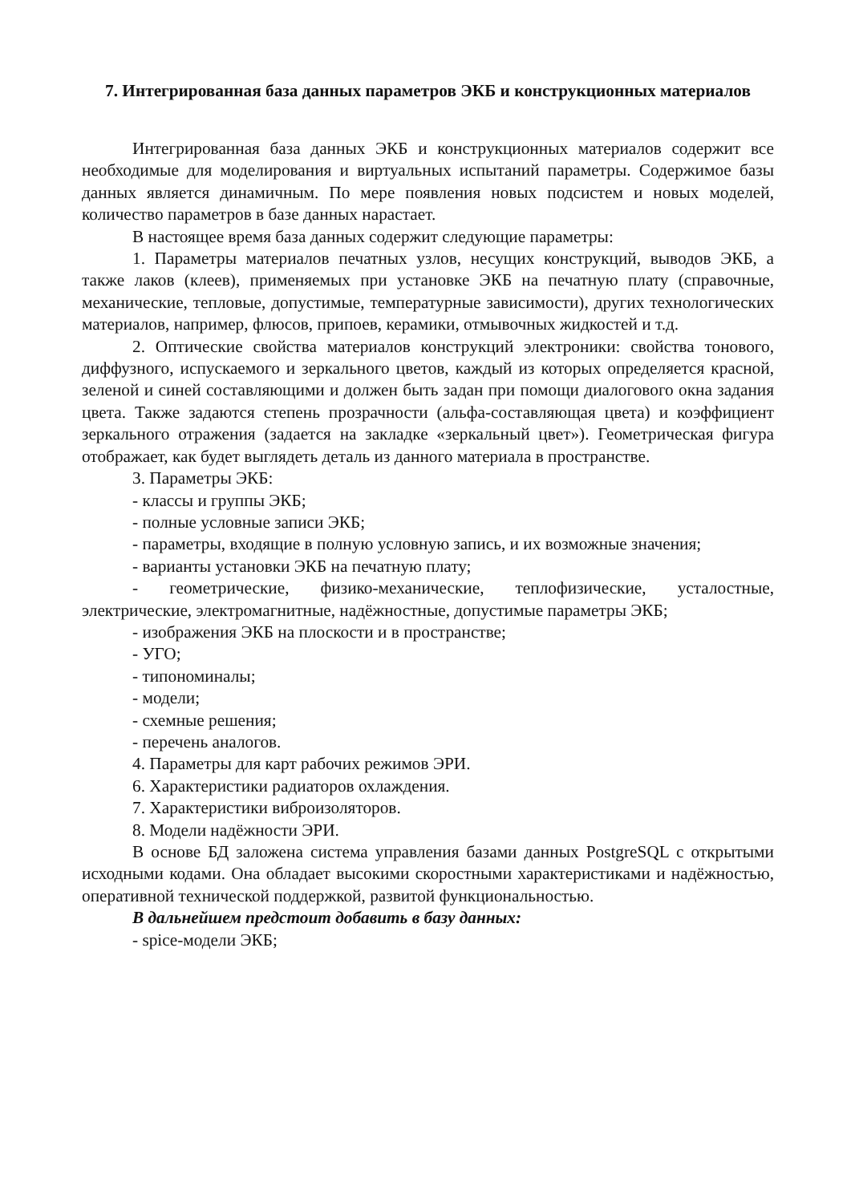7. Интегрированная база данных параметров ЭКБ и конструкционных материалов
Интегрированная база данных ЭКБ и конструкционных материалов содержит все необходимые для моделирования и виртуальных испытаний параметры. Содержимое базы данных является динамичным. По мере появления новых подсистем и новых моделей, количество параметров в базе данных нарастает.
В настоящее время база данных содержит следующие параметры:
1. Параметры материалов печатных узлов, несущих конструкций, выводов ЭКБ, а также лаков (клеев), применяемых при установке ЭКБ на печатную плату (справочные, механические, тепловые, допустимые, температурные зависимости), других технологических материалов, например, флюсов, припоев, керамики, отмывочных жидкостей и т.д.
2. Оптические свойства материалов конструкций электроники: свойства тонового, диффузного, испускаемого и зеркального цветов, каждый из которых определяется красной, зеленой и синей составляющими и должен быть задан при помощи диалогового окна задания цвета. Также задаются степень прозрачности (альфа-составляющая цвета) и коэффициент зеркального отражения (задается на закладке «зеркальный цвет»). Геометрическая фигура отображает, как будет выглядеть деталь из данного материала в пространстве.
3. Параметры ЭКБ:
- классы и группы ЭКБ;
- полные условные записи ЭКБ;
- параметры, входящие в полную условную запись, и их возможные значения;
- варианты установки ЭКБ на печатную плату;
- геометрические, физико-механические, теплофизические, усталостные, электрические, электромагнитные, надёжностные, допустимые параметры ЭКБ;
- изображения ЭКБ на плоскости и в пространстве;
- УГО;
- типономиналы;
- модели;
- схемные решения;
- перечень аналогов.
4. Параметры для карт рабочих режимов ЭРИ.
6. Характеристики радиаторов охлаждения.
7. Характеристики виброизоляторов.
8. Модели надёжности ЭРИ.
В основе БД заложена система управления базами данных PostgreSQL с открытыми исходными кодами. Она обладает высокими скоростными характеристиками и надёжностью, оперативной технической поддержкой, развитой функциональностью.
В дальнейшем предстоит добавить в базу данных:
- spice-модели ЭКБ;